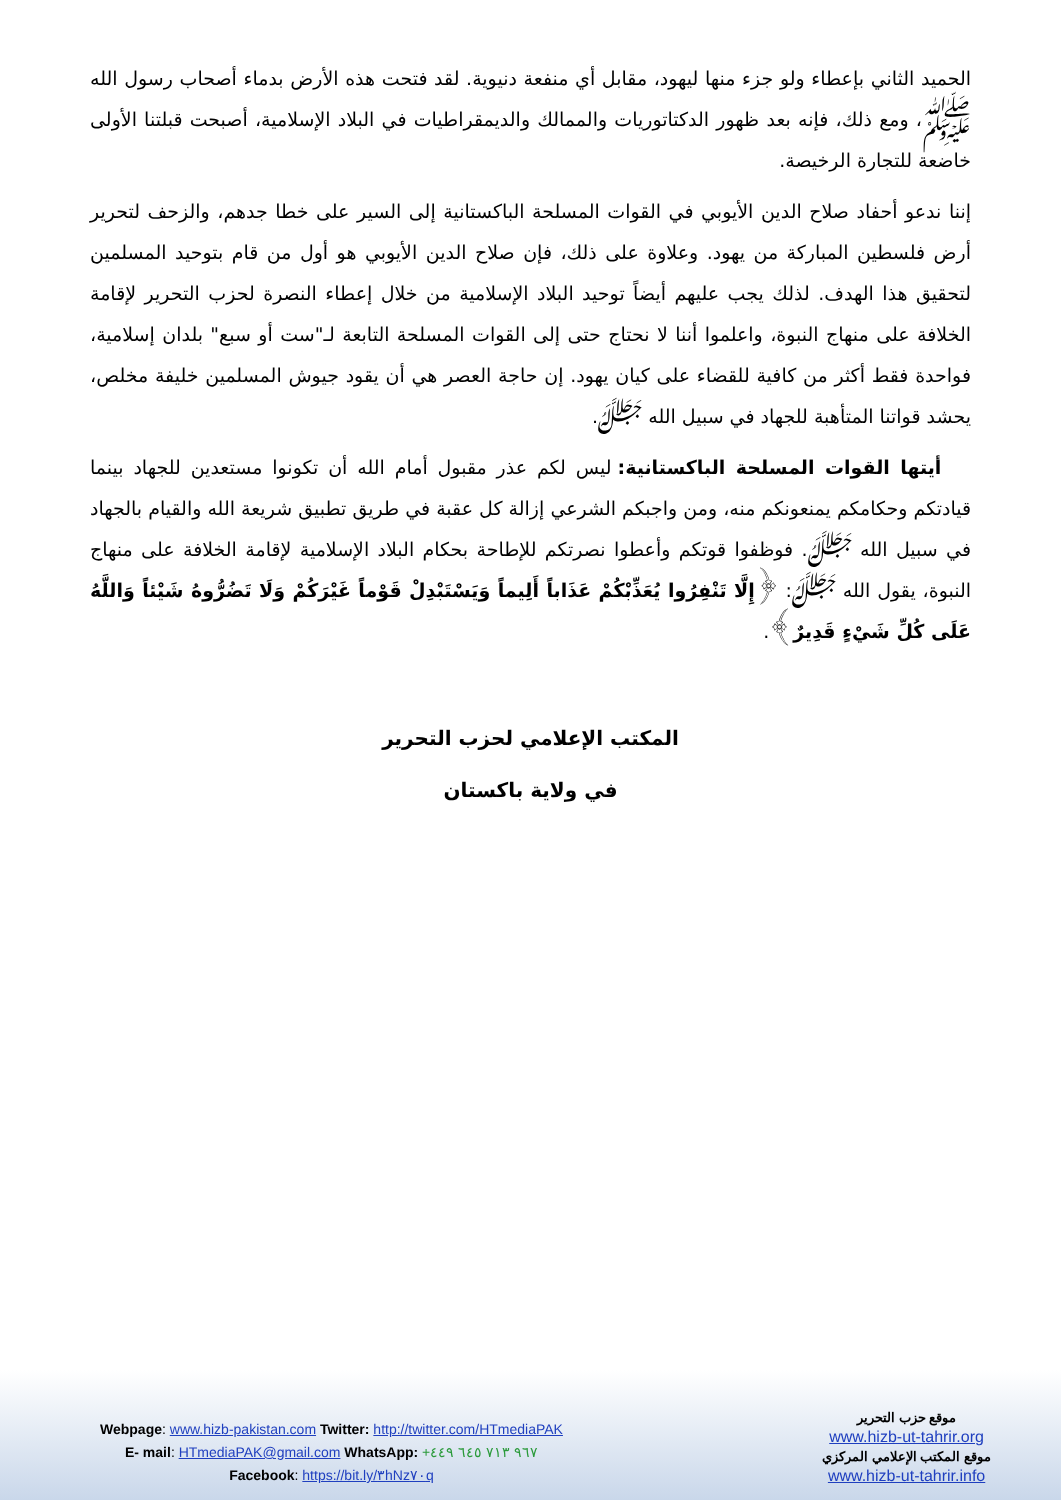الحميد الثاني بإعطاء ولو جزء منها ليهود، مقابل أي منفعة دنيوية. لقد فتحت هذه الأرض بدماء أصحاب رسول الله ﷺ، ومع ذلك، فإنه بعد ظهور الدكتاتوريات والممالك والديمقراطيات في البلاد الإسلامية، أصبحت قبلتنا الأولى خاضعة للتجارة الرخيصة.
إننا ندعو أحفاد صلاح الدين الأيوبي في القوات المسلحة الباكستانية إلى السير على خطا جدهم، والزحف لتحرير أرض فلسطين المباركة من يهود. وعلاوة على ذلك، فإن صلاح الدين الأيوبي هو أول من قام بتوحيد المسلمين لتحقيق هذا الهدف. لذلك يجب عليهم أيضاً توحيد البلاد الإسلامية من خلال إعطاء النصرة لحزب التحرير لإقامة الخلافة على منهاج النبوة، واعلموا أننا لا نحتاج حتى إلى القوات المسلحة التابعة لـ"ست أو سبع" بلدان إسلامية، فواحدة فقط أكثر من كافية للقضاء على كيان يهود. إن حاجة العصر هي أن يقود جيوش المسلمين خليفة مخلص، يحشد قواتنا المتأهبة للجهاد في سبيل الله ﷻ.
أيتها القوات المسلحة الباكستانية: ليس لكم عذر مقبول أمام الله أن تكونوا مستعدين للجهاد بينما قيادتكم وحكامكم يمنعونكم منه، ومن واجبكم الشرعي إزالة كل عقبة في طريق تطبيق شريعة الله والقيام بالجهاد في سبيل الله ﷻ. فوظفوا قوتكم وأعطوا نصرتكم للإطاحة بحكام البلاد الإسلامية لإقامة الخلافة على منهاج النبوة، يقول الله ﷻ: ﴿إِلَّا تَنْفِرُوا يُعَذِّبْكُمْ عَذَاباً أَلِيماً وَيَسْتَبْدِلْ قَوْماً غَيْرَكُمْ وَلَا تَضُرُّوهُ شَيْئاً وَاللَّهُ عَلَى كُلِّ شَيْءٍ قَدِيرٌ﴾.
المكتب الإعلامي لحزب التحرير
في ولاية باكستان
Webpage: www.hizb-pakistan.com Twitter: http://twitter.com/HTmediaPAK
E- mail: HTmediaPAK@gmail.com WhatsApp: +٩٦٧ ٧١٣ ٦٤٥ ٤٤٩
Facebook: https://bit.ly/٣hNz٧٠q
موقع حزب التحرير
www.hizb-ut-tahrir.org
موقع المكتب الإعلامي المركزي
www.hizb-ut-tahrir.info